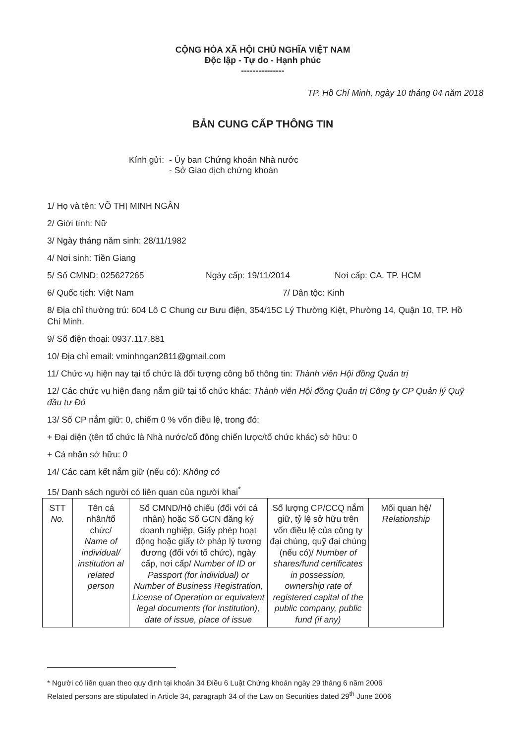CỘNG HÒA XÃ HỘI CHỦ NGHĨA VIỆT NAM
Độc lập - Tự do - Hạnh phúc
---------------
TP. Hồ Chí Minh, ngày 10 tháng 04 năm 2018
BẢN CUNG CẤP THÔNG TIN
Kính gửi: - Ủy ban Chứng khoán Nhà nước
- Sở Giao dịch chứng khoán
1/ Họ và tên: VÕ THỊ MINH NGÂN
2/ Giới tính: Nữ
3/ Ngày tháng năm sinh: 28/11/1982
4/ Nơi sinh: Tiền Giang
5/ Số CMND: 025627265 Ngày cấp: 19/11/2014 Nơi cấp: CA. TP. HCM
6/ Quốc tịch: Việt Nam 7/ Dân tộc: Kinh
8/ Địa chỉ thường trú: 604 Lô C Chung cư Bưu điện, 354/15C Lý Thường Kiệt, Phường 14, Quận 10, TP. Hồ Chí Minh.
9/ Số điện thoại: 0937.117.881
10/ Địa chỉ email: vminhngan2811@gmail.com
11/ Chức vụ hiện nay tại tổ chức là đối tượng công bố thông tin: Thành viên Hội đồng Quản trị
12/ Các chức vụ hiện đang nắm giữ tại tổ chức khác: Thành viên Hội đồng Quản trị Công ty CP Quản lý Quỹ đầu tư Đỏ
13/ Số CP nắm giữ: 0, chiếm 0 % vốn điều lệ, trong đó:
+ Đại diện (tên tổ chức là Nhà nước/cổ đông chiến lược/tổ chức khác) sở hữu: 0
+ Cá nhân sở hữu: 0
14/ Các cam kết nắm giữ (nếu có): Không có
15/ Danh sách người có liên quan của người khai<sup>*</sup>
| STT No. | Tên cá nhân/tổ chức/ Name of individual/ institution al related person | Số CMND/Hộ chiếu (đối với cá nhân) hoặc Số GCN đăng ký doanh nghiệp, Giấy phép hoạt động hoặc giấy tờ pháp lý tương đương (đối với tổ chức), ngày cấp, nơi cấp/ Number of ID or Passport (for individual) or Number of Business Registration, License of Operation or equivalent legal documents (for institution), date of issue, place of issue | Số lượng CP/CCQ nắm giữ, tỷ lệ sở hữu trên vốn điều lệ của công ty đại chúng, quỹ đại chúng (nếu có)/ Number of shares/fund certificates in possession, ownership rate of registered capital of the public company, public fund (if any) | Mối quan hệ/ Relationship |
* Người có liên quan theo quy định tại khoản 34 Điều 6 Luật Chứng khoán ngày 29 tháng 6 năm 2006
Related persons are stipulated in Article 34, paragraph 34 of the Law on Securities dated 29<sup>th</sup> June 2006